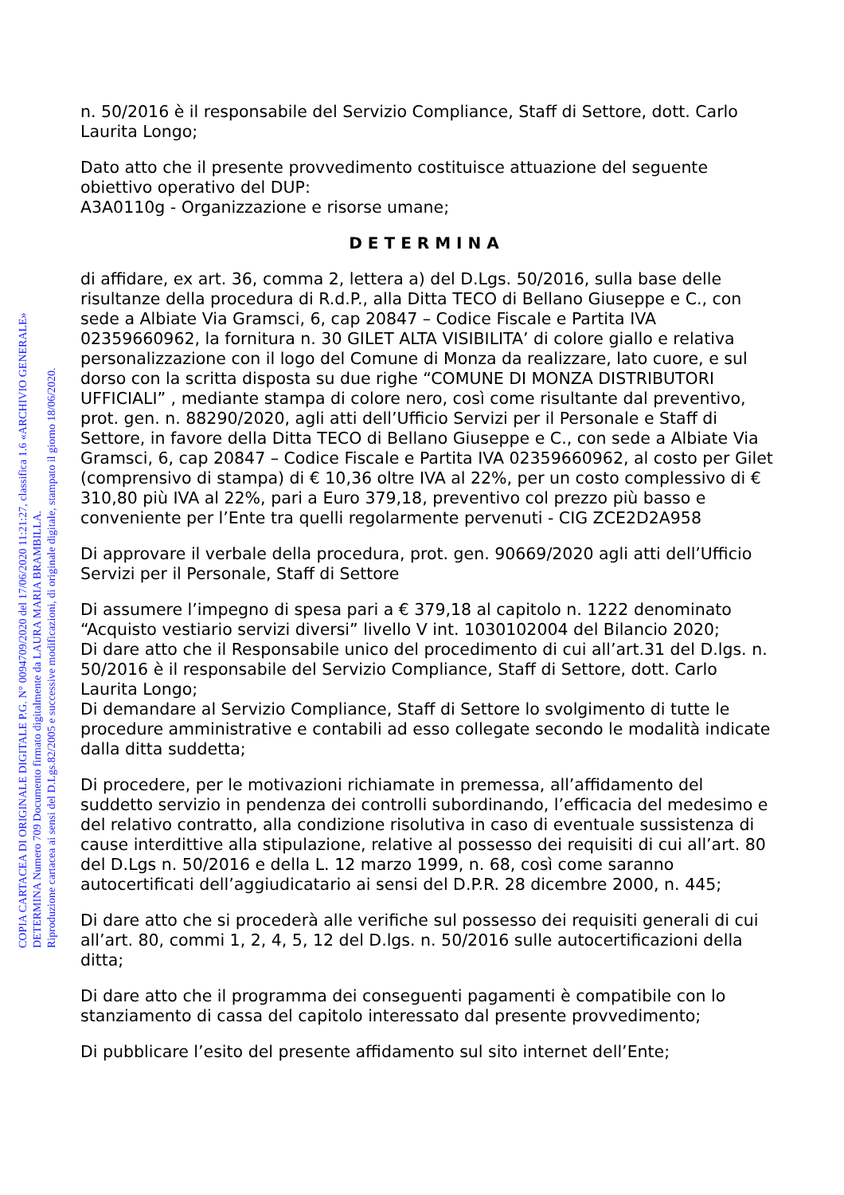n. 50/2016 è il responsabile del Servizio Compliance, Staff di Settore, dott. Carlo Laurita Longo;
Dato atto che il presente provvedimento costituisce attuazione del seguente obiettivo operativo del DUP:
A3A0110g - Organizzazione e risorse umane;
DETERMINA
di affidare, ex art. 36, comma 2, lettera a) del D.Lgs. 50/2016, sulla base delle risultanze della procedura di R.d.P., alla Ditta TECO di Bellano Giuseppe e C., con sede a Albiate Via Gramsci, 6, cap 20847 – Codice Fiscale e Partita IVA 02359660962, la fornitura n. 30 GILET ALTA VISIBILITA’ di colore giallo e relativa personalizzazione con il logo del Comune di Monza da realizzare, lato cuore, e sul dorso con la scritta disposta su due righe “COMUNE DI MONZA DISTRIBUTORI UFFICIALI” , mediante stampa di colore nero, così come risultante dal preventivo, prot. gen. n. 88290/2020, agli atti dell’Ufficio Servizi per il Personale e Staff di Settore, in favore della Ditta TECO di Bellano Giuseppe e C., con sede a Albiate Via Gramsci, 6, cap 20847 – Codice Fiscale e Partita IVA 02359660962, al costo per Gilet (comprensivo di stampa) di € 10,36 oltre IVA al 22%, per un costo complessivo di € 310,80 più IVA al 22%, pari a Euro 379,18, preventivo col prezzo più basso e conveniente per l’Ente tra quelli regolarmente pervenuti - CIG ZCE2D2A958
Di approvare il verbale della procedura, prot. gen. 90669/2020 agli atti dell’Ufficio Servizi per il Personale, Staff di Settore
Di assumere l’impegno di spesa pari a € 379,18 al capitolo n. 1222 denominato “Acquisto vestiario servizi diversi” livello V int. 1030102004 del Bilancio 2020;
Di dare atto che il Responsabile unico del procedimento di cui all’art.31 del D.lgs. n. 50/2016 è il responsabile del Servizio Compliance, Staff di Settore, dott. Carlo Laurita Longo;
Di demandare al Servizio Compliance, Staff di Settore lo svolgimento di tutte le procedure amministrative e contabili ad esso collegate secondo le modalità indicate dalla ditta suddetta;
Di procedere, per le motivazioni richiamate in premessa, all’affidamento del suddetto servizio in pendenza dei controlli subordinando, l’efficacia del medesimo e del relativo contratto, alla condizione risolutiva in caso di eventuale sussistenza di cause interdittive alla stipulazione, relative al possesso dei requisiti di cui all’art. 80 del D.Lgs n. 50/2016 e della L. 12 marzo 1999, n. 68, così come saranno autocertificati dell’aggiudicatario ai sensi del D.P.R. 28 dicembre 2000, n. 445;
Di dare atto che si procederà alle verifiche sul possesso dei requisiti generali di cui all’art. 80, commi 1, 2, 4, 5, 12 del D.lgs. n. 50/2016 sulle autocertificazioni della ditta;
Di dare atto che il programma dei conseguenti pagamenti è compatibile con lo stanziamento di cassa del capitolo interessato dal presente provvedimento;
Di pubblicare l’esito del presente affidamento sul sito internet dell’Ente;
COPIA CARTACEA DI ORIGINALE DIGITALE P.G. N° 0094709/2020 del 17/06/2020 11:21:27, classifica 1.6 «ARCHIVIO GENERALE»
DETERMINA Numero 709 Documento firmato digitalmente da LAURA MARIA BRAMBILLA.
Riproduzione cartacea ai sensi del D.Lgs.82/2005 e successive modificazioni, di originale digitale, stampato il giorno 18/06/2020.